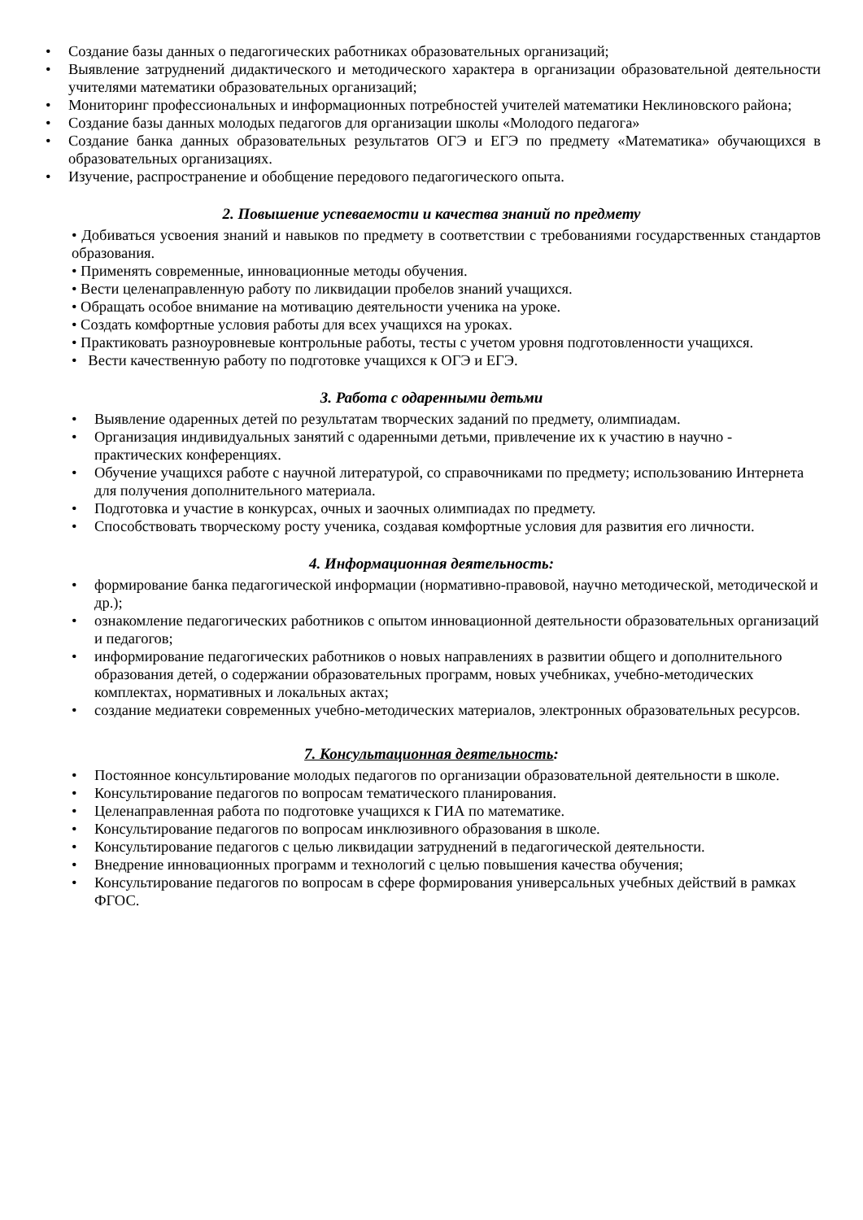• Создание базы данных о педагогических работниках образовательных организаций;
• Выявление затруднений дидактического и методического характера в организации образовательной деятельности учителями математики образовательных организаций;
• Мониторинг профессиональных и информационных потребностей учителей математики Неклиновского района;
• Создание базы данных молодых педагогов для организации школы «Молодого педагога»
• Создание банка данных образовательных результатов ОГЭ и ЕГЭ по предмету «Математика» обучающихся в образовательных организациях.
• Изучение, распространение и обобщение передового педагогического опыта.
2. Повышение успеваемости и качества знаний по предмету
• Добиваться усвоения знаний и навыков по предмету в соответствии с требованиями государственных стандартов образования.
• Применять современные, инновационные методы обучения.
• Вести целенаправленную работу по ликвидации пробелов знаний учащихся.
• Обращать особое внимание на мотивацию деятельности ученика на уроке.
• Создать комфортные условия работы для всех учащихся на уроках.
• Практиковать разноуровневые контрольные работы, тесты с учетом уровня подготовленности учащихся.
• Вести качественную работу по подготовке учащихся к ОГЭ и ЕГЭ.
3. Работа с одаренными детьми
• Выявление одаренных детей по результатам творческих заданий по предмету, олимпиадам.
• Организация индивидуальных занятий с одаренными детьми, привлечение их к участию в научно - практических конференциях.
• Обучение учащихся работе с научной литературой, со справочниками по предмету; использованию Интернета для получения дополнительного материала.
• Подготовка и участие в конкурсах, очных и заочных олимпиадах по предмету.
• Способствовать творческому росту ученика, создавая комфортные условия для развития его личности.
4. Информационная деятельность:
• формирование банка педагогической информации (нормативно-правовой, научно методической, методической и др.);
• ознакомление педагогических работников с опытом инновационной деятельности образовательных организаций и педагогов;
• информирование педагогических работников о новых направлениях в развитии общего и дополнительного образования детей, о содержании образовательных программ, новых учебниках, учебно-методических комплектах, нормативных и локальных актах;
• создание медиатеки современных учебно-методических материалов, электронных образовательных ресурсов.
7. Консультационная деятельность:
• Постоянное консультирование молодых педагогов по организации образовательной деятельности в школе.
• Консультирование педагогов по вопросам тематического планирования.
• Целенаправленная работа по подготовке учащихся к ГИА по математике.
• Консультирование педагогов по вопросам инклюзивного образования в школе.
• Консультирование педагогов с целью ликвидации затруднений в педагогической деятельности.
• Внедрение инновационных программ и технологий с целью повышения качества обучения;
• Консультирование педагогов по вопросам в сфере формирования универсальных учебных действий в рамках ФГОС.